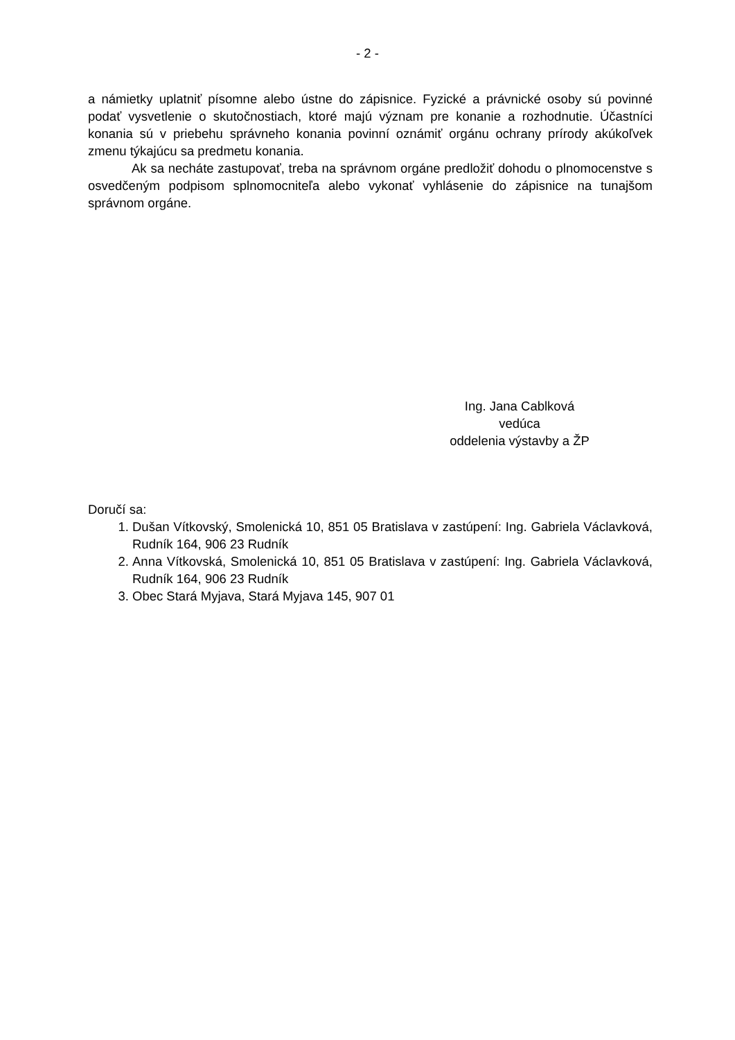- 2 -
a námietky uplatniť písomne alebo ústne do zápisnice. Fyzické a právnické osoby sú povinné podať vysvetlenie o skutočnostiach, ktoré majú význam pre konanie a rozhodnutie. Účastníci konania sú v priebehu správneho konania povinní oznámiť orgánu ochrany prírody akúkoľvek zmenu týkajúcu sa predmetu konania.
Ak sa necháte zastupovať, treba na správnom orgáne predložiť dohodu o plnomocenstve s osvedčeným podpisom splnomocniteľa alebo vykonať vyhlásenie do zápisnice na tunajšom správnom orgáne.
Ing. Jana Cablková
vedúca
oddelenia výstavby a ŽP
Doručí sa:
1. Dušan Vítkovský, Smolenická 10, 851 05 Bratislava v zastúpení: Ing. Gabriela Václavková, Rudník 164, 906 23 Rudník
2. Anna Vítkovská, Smolenická 10, 851 05 Bratislava v zastúpení: Ing. Gabriela Václavková, Rudník 164, 906 23 Rudník
3. Obec Stará Myjava, Stará Myjava 145, 907 01